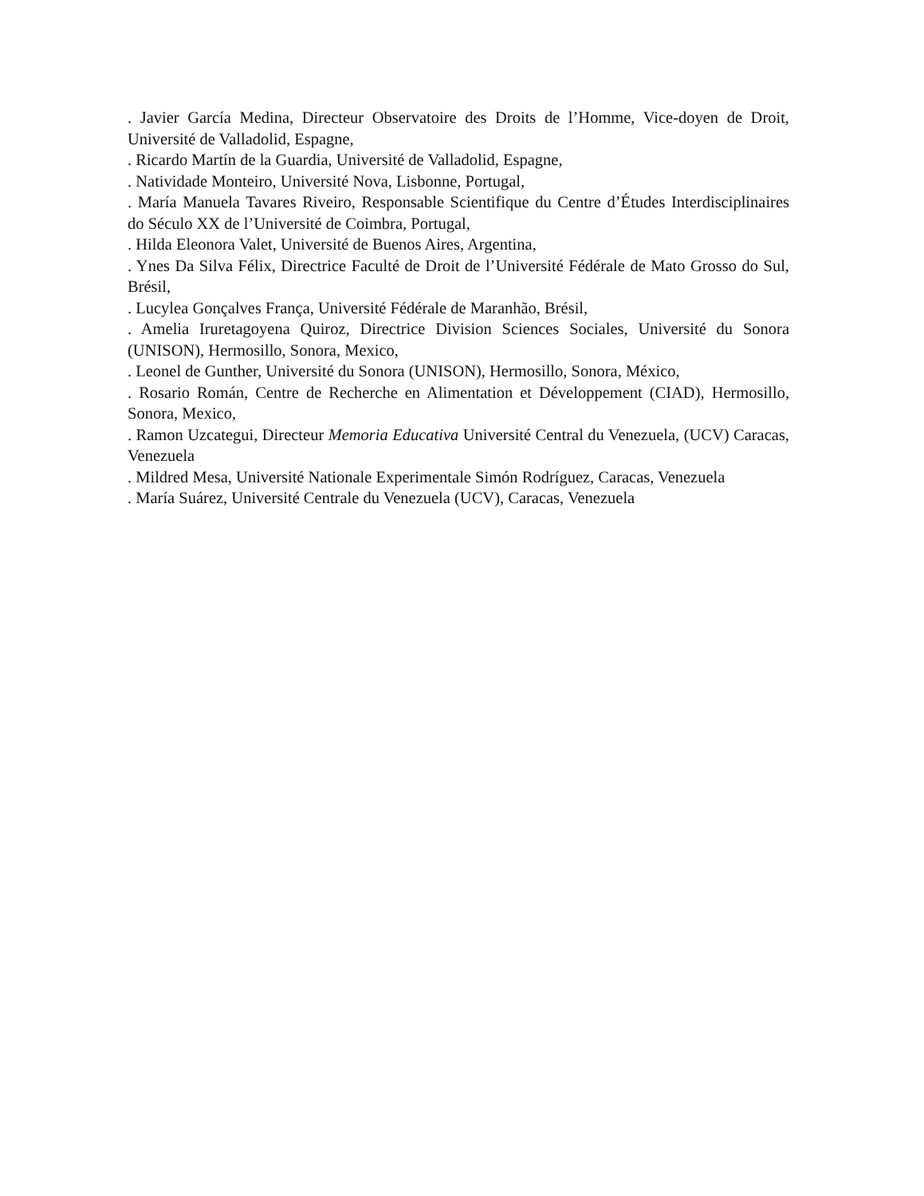. Javier García Medina, Directeur Observatoire des Droits de l’Homme, Vice-doyen de Droit, Université de Valladolid, Espagne,
. Ricardo Martín de la Guardia, Université de Valladolid, Espagne,
. Natividade Monteiro, Université Nova, Lisbonne, Portugal,
. María Manuela Tavares Riveiro, Responsable Scientifique du Centre d’Études Interdisciplinaires do Século XX de l’Université de Coimbra, Portugal,
. Hilda Eleonora Valet, Université de Buenos Aires, Argentina,
. Ynes Da Silva Félix, Directrice Faculté de Droit de l’Université Fédérale de Mato Grosso do Sul, Brésil,
. Lucylea Gonçalves França, Université Fédérale de Maranhão, Brésil,
. Amelia Iruretagoyena Quiroz, Directrice Division Sciences Sociales, Université du Sonora (UNISON), Hermosillo, Sonora, Mexico,
. Leonel de Gunther, Université du Sonora (UNISON), Hermosillo, Sonora, México,
. Rosario Román, Centre de Recherche en Alimentation et Développement (CIAD), Hermosillo, Sonora, Mexico,
. Ramon Uzcategui, Directeur Memoria Educativa Université Central du Venezuela, (UCV) Caracas, Venezuela
. Mildred Mesa, Université Nationale Experimentale Simón Rodríguez, Caracas, Venezuela
. María Suárez, Université Centrale du Venezuela (UCV), Caracas, Venezuela